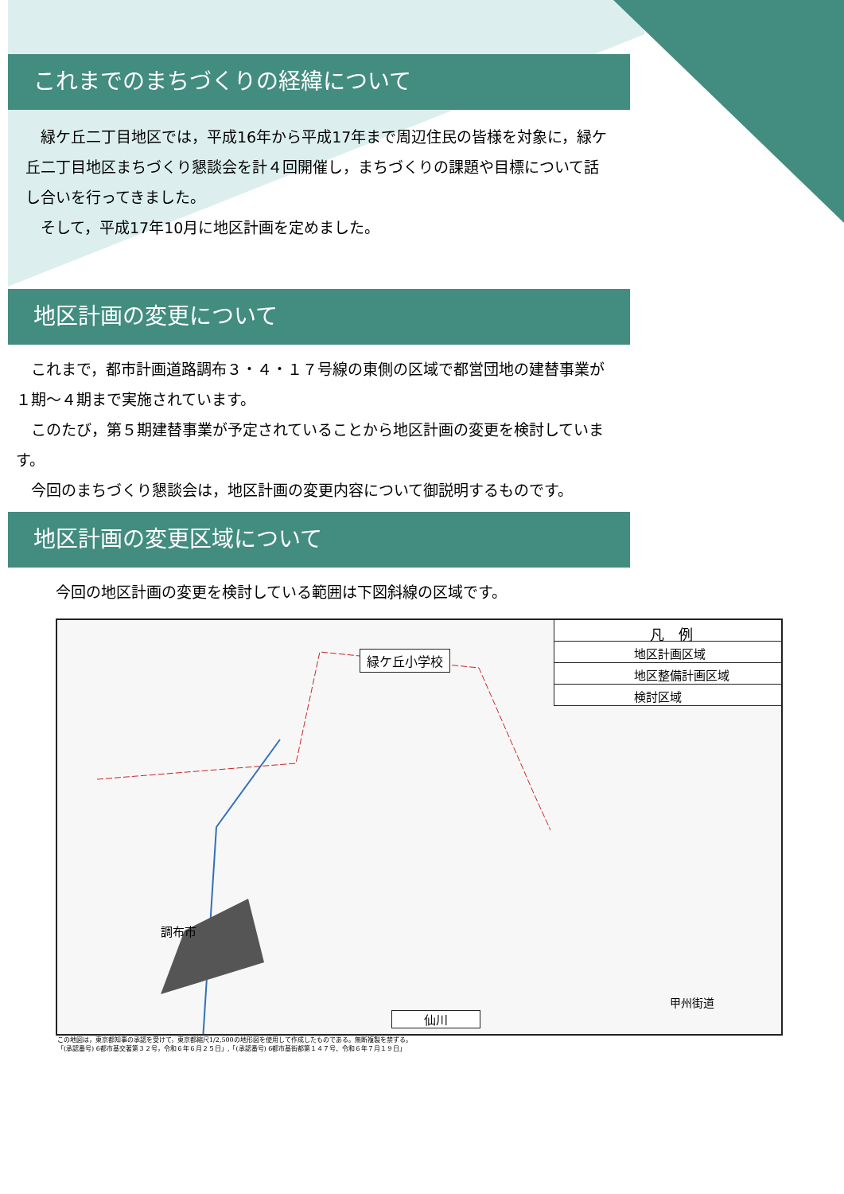これまでのまちづくりの経緯について
　緑ケ丘二丁目地区では，平成16年から平成17年まで周辺住民の皆様を対象に，緑ケ丘二丁目地区まちづくり懇談会を計４回開催し，まちづくりの課題や目標について話し合いを行ってきました。
　そして，平成17年10月に地区計画を定めました。
地区計画の変更について
　これまで，都市計画道路調布３・４・１７号線の東側の区域で都営団地の建替事業が１期～４期まで実施されています。
　このたび，第５期建替事業が予定されていることから地区計画の変更を検討しています。
　今回のまちづくり懇談会は，地区計画の変更内容について御説明するものです。
地区計画の変更区域について
今回の地区計画の変更を検討している範囲は下図斜線の区域です。
凡　例
地区計画区域
地区整備計画区域
検討区域
緑ケ丘小学校
調布市
仙川
甲州街道
この地図は，東京都知事の承認を受けて，東京都縮尺1/2,500の地形図を使用して作成したものである。無断複製を禁ずる。
「(承認番号) 6都市基交著第３２号，令和６年６月２５日」,「(承認番号) 6都市基街都第１４７号、令和６年７月１９日」